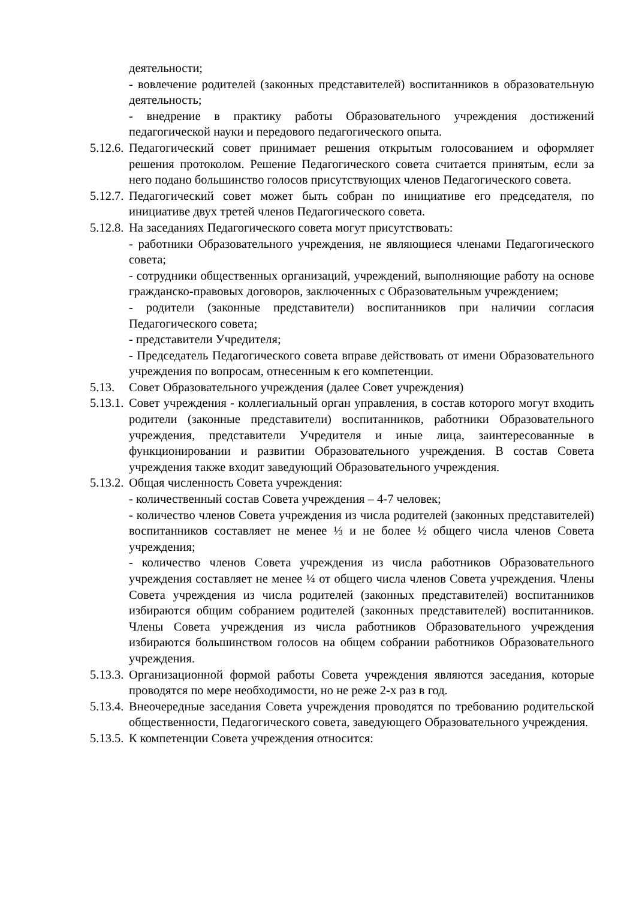деятельности;
- вовлечение родителей (законных представителей) воспитанников в образовательную деятельность;
- внедрение в практику работы Образовательного учреждения достижений педагогической науки и передового педагогического опыта.
5.12.6. Педагогический совет принимает решения открытым голосованием и оформляет решения протоколом. Решение Педагогического совета считается принятым, если за него подано большинство голосов присутствующих членов Педагогического совета.
5.12.7. Педагогический совет может быть собран по инициативе его председателя, по инициативе двух третей членов Педагогического совета.
5.12.8. На заседаниях Педагогического совета могут присутствовать:
- работники Образовательного учреждения, не являющиеся членами Педагогического совета;
- сотрудники общественных организаций, учреждений, выполняющие работу на основе гражданско-правовых договоров, заключенных с Образовательным учреждением;
- родители (законные представители) воспитанников при наличии согласия Педагогического совета;
- представители Учредителя;
- Председатель Педагогического совета вправе действовать от имени Образовательного учреждения по вопросам, отнесенным к его компетенции.
5.13. Совет Образовательного учреждения (далее Совет учреждения)
5.13.1. Совет учреждения - коллегиальный орган управления, в состав которого могут входить родители (законные представители) воспитанников, работники Образовательного учреждения, представители Учредителя и иные лица, заинтересованные в функционировании и развитии Образовательного учреждения. В состав Совета учреждения также входит заведующий Образовательного учреждения.
5.13.2. Общая численность Совета учреждения:
- количественный состав Совета учреждения – 4-7 человек;
- количество членов Совета учреждения из числа родителей (законных представителей) воспитанников составляет не менее ⅓ и не более ½ общего числа членов Совета учреждения;
- количество членов Совета учреждения из числа работников Образовательного учреждения составляет не менее ¼ от общего числа членов Совета учреждения. Члены Совета учреждения из числа родителей (законных представителей) воспитанников избираются общим собранием родителей (законных представителей) воспитанников. Члены Совета учреждения из числа работников Образовательного учреждения избираются большинством голосов на общем собрании работников Образовательного учреждения.
5.13.3. Организационной формой работы Совета учреждения являются заседания, которые проводятся по мере необходимости, но не реже 2-х раз в год.
5.13.4. Внеочередные заседания Совета учреждения проводятся по требованию родительской общественности, Педагогического совета, заведующего Образовательного учреждения.
5.13.5. К компетенции Совета учреждения относится: